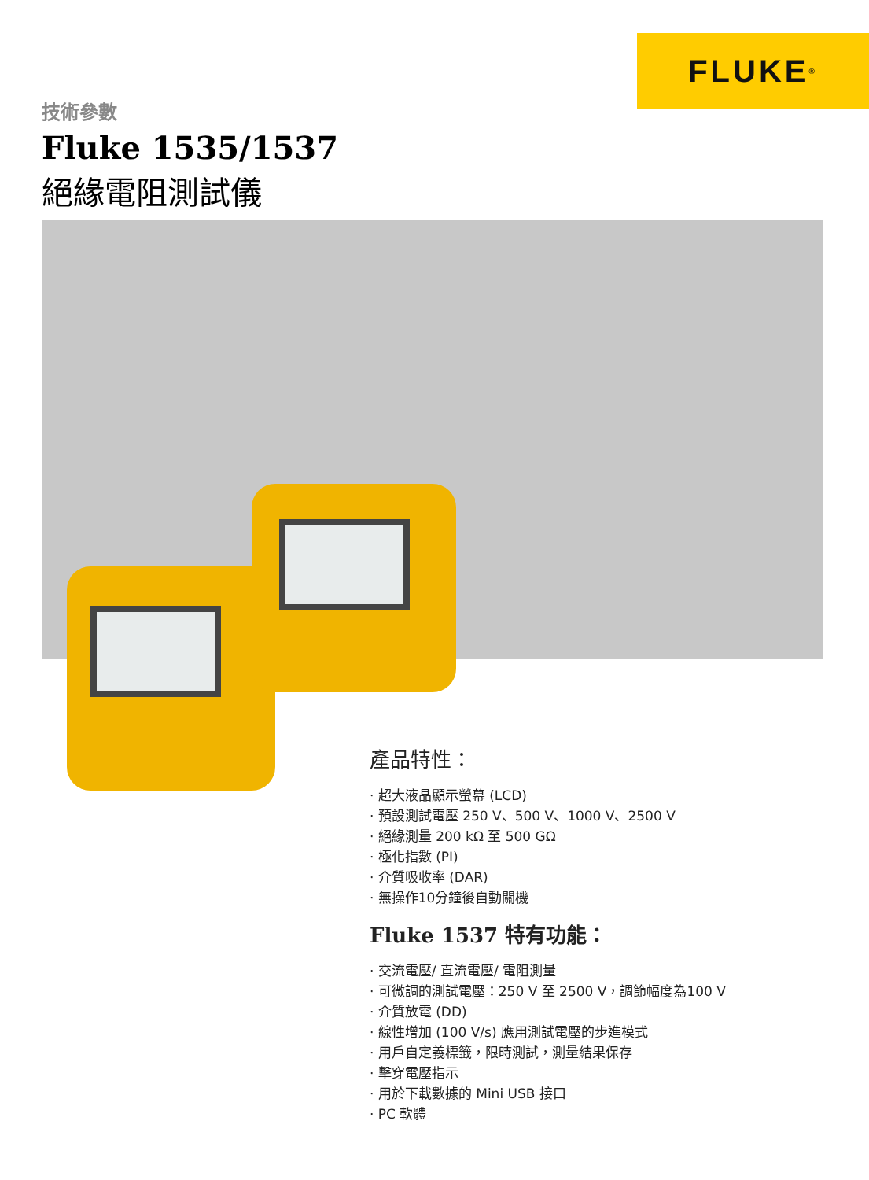FLUKE<sup>®</sup>
技術參數
Fluke 1535/1537
絕緣電阻測試儀
產品特性：
· 超大液晶顯示螢幕 (LCD)
· 預設測試電壓 250 V、500 V、1000 V、2500 V
· 絕緣測量 200 kΩ 至 500 GΩ
· 極化指數 (PI)
· 介質吸收率 (DAR)
· 無操作10分鐘後自動關機
Fluke 1537 特有功能：
· 交流電壓/ 直流電壓/ 電阻測量
· 可微調的測試電壓：250 V 至 2500 V，調節幅度為100 V
· 介質放電 (DD)
· 線性增加 (100 V/s) 應用測試電壓的步進模式
· 用戶自定義標籤，限時測試，測量結果保存
· 擊穿電壓指示
· 用於下載數據的 Mini USB 接口
· PC 軟體